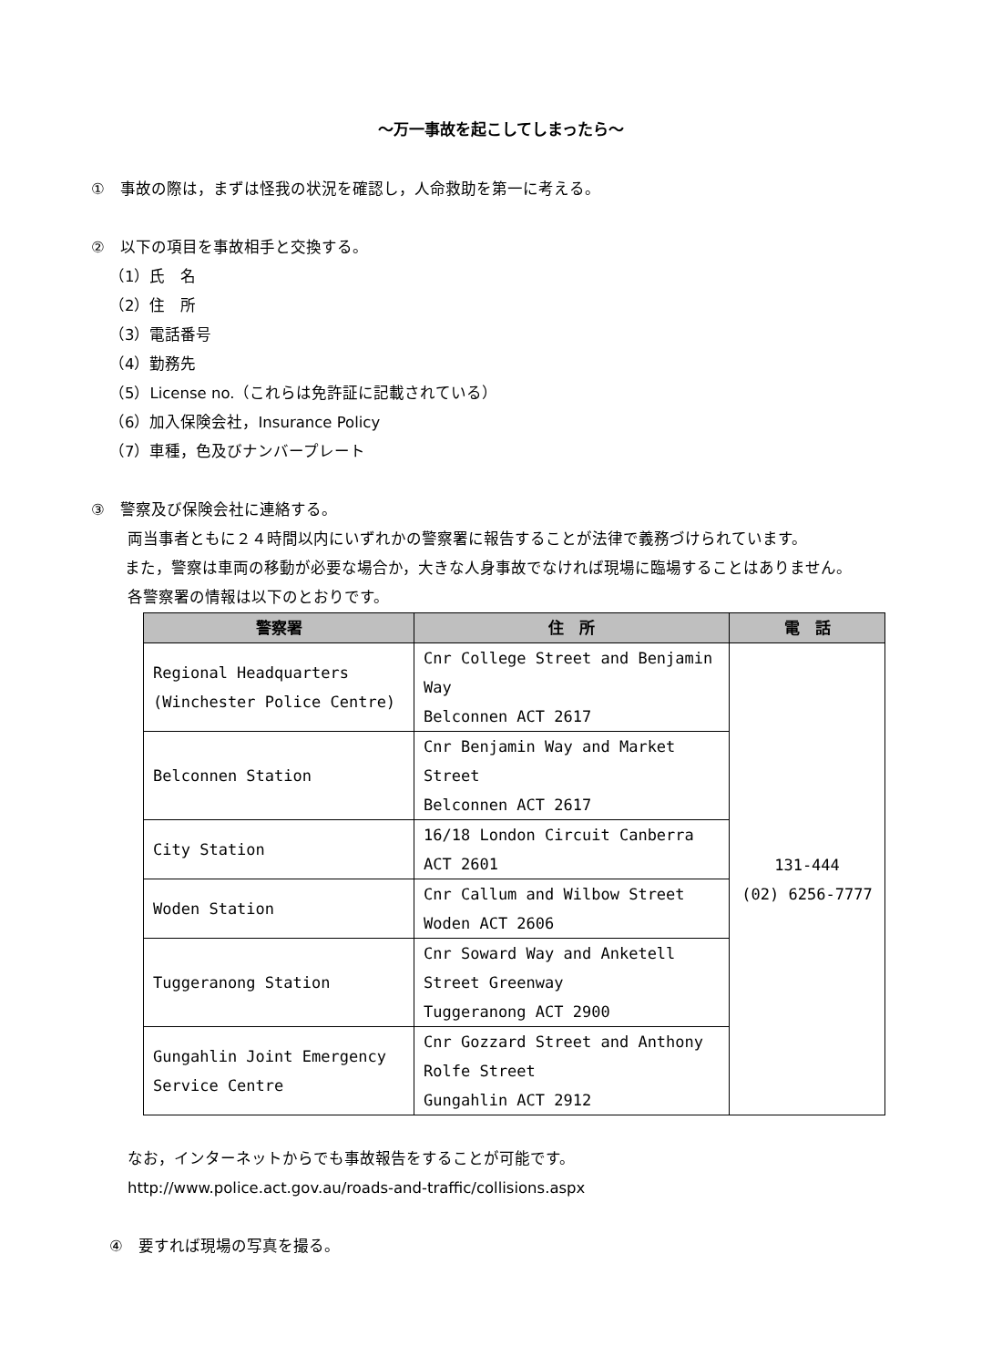～万一事故を起こしてしまったら～
①　事故の際は，まずは怪我の状況を確認し，人命救助を第一に考える。
②　以下の項目を事故相手と交換する。
（1）氏　名
（2）住　所
（3）電話番号
（4）勤務先
（5）License no.（これらは免許証に記載されている）
（6）加入保険会社，Insurance Policy
（7）車種，色及びナンバープレート
③　警察及び保険会社に連絡する。
両当事者ともに２４時間以内にいずれかの警察署に報告することが法律で義務づけられています。
　また，警察は車両の移動が必要な場合か，大きな人身事故でなければ現場に臨場することはありません。
各警察署の情報は以下のとおりです。
| 警察署 | 住 所 | 電 話 |
| --- | --- | --- |
| Regional Headquarters (Winchester Police Centre) | Cnr College Street and Benjamin Way Belconnen ACT 2617 | 131-444 (02) 6256-7777 |
| Belconnen Station | Cnr Benjamin Way and Market Street Belconnen ACT 2617 | |
| City Station | 16/18 London Circuit Canberra ACT 2601 | |
| Woden Station | Cnr Callum and Wilbow Street Woden ACT 2606 | |
| Tuggeranong Station | Cnr Soward Way and Anketell Street Greenway Tuggeranong ACT 2900 | |
| Gungahlin Joint Emergency Service Centre | Cnr Gozzard Street and Anthony Rolfe Street Gungahlin ACT 2912 | |
なお，インターネットからでも事故報告をすることが可能です。
http://www.police.act.gov.au/roads-and-traffic/collisions.aspx
④　要すれば現場の写真を撮る。